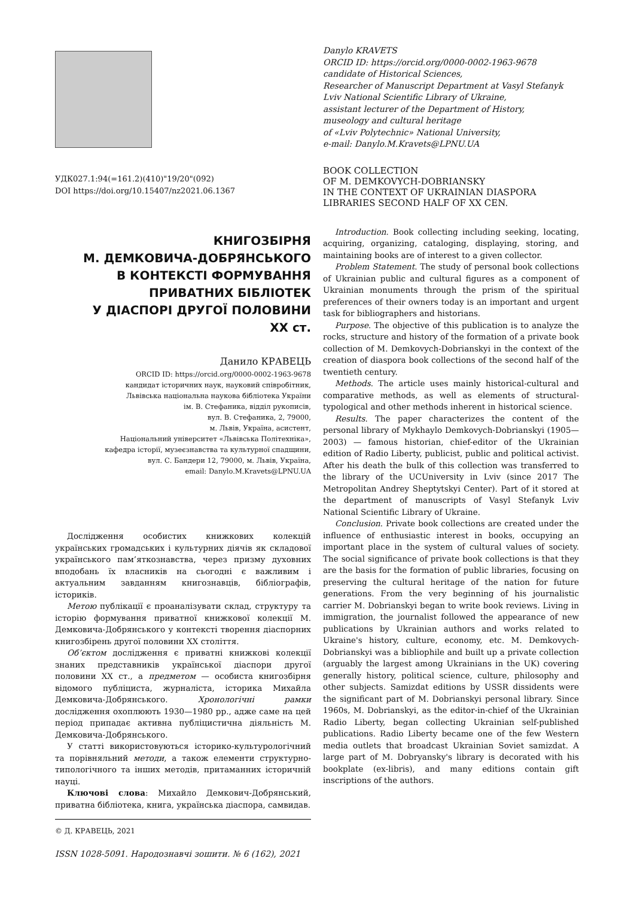УДК027.1:94(=161.2)(410)"19/20"(092)
DOI https://doi.org/10.15407/nz2021.06.1367
КНИГОЗБІРНЯ
М. ДЕМКОВИЧА-ДОБРЯНСЬКОГО
В КОНТЕКСТІ ФОРМУВАННЯ
ПРИВАТНИХ БІБЛІОТЕК
У ДІАСПОРІ ДРУГОЇ ПОЛОВИНИ
XX ст.
Данило КРАВЕЦЬ
ORCID ID: https://orcid.org/0000-0002-1963-9678
кандидат історичних наук, науковий співробітник,
Львівська національна наукова бібліотека України
ім. В. Стефаника, відділ рукописів,
вул. В. Стефаника, 2, 79000,
м. Львів, Україна, асистент,
Національний університет «Львівська Політехніка»,
кафедра історії, музеєзнавства та культурної спадщини,
вул. С. Бандери 12, 79000, м. Львів, Україна,
email: Danylo.M.Kravets@LPNU.UA
Дослідження особистих книжкових колекцій українських громадських і культурних діячів як складової українського пам’яткознавства, через призму духовних вподобань їх власників на сьогодні є важливим і актуальним завданням книгознавців, бібліографів, істориків.
Метою публікації є проаналізувати склад, структуру та історію формування приватної книжкової колекції М. Демковича-Добрянського у контексті творення діаспорних книгозбірень другої половини XX століття.
Об’єктом дослідження є приватні книжкові колекції знаних представників української діаспори другої половини XX ст., а предметом — особиста книгозбірня відомого публіциста, журналіста, історика Михайла Демковича-Добрянського. Хронологічні рамки дослідження охоплюють 1930—1980 рр., адже саме на цей період припадає активна публіцистична діяльність М. Демковича-Добрянського.
У статті використовуються історико-культурологічний та порівняльний методи, а також елементи структурно-типологічного та інших методів, притаманних історичній науці.
Ключові слова: Михайло Демкович-Добрянський, приватна бібліотека, книга, українська діаспора, самвидав.
© Д. КРАВЕЦЬ, 2021
ISSN 1028-5091. Народознавчі зошити. № 6 (162), 2021
Danylo KRAVETS
ORCID ID: https://orcid.org/0000-0002-1963-9678
candidate of Historical Sciences,
Researcher of Manuscript Department at Vasyl Stefanyk
Lviv National Scientific Library of Ukraine,
assistant lecturer of the Department of History,
museology and cultural heritage
of «Lviv Polytechnic» National University,
e-mail: Danylo.M.Kravets@LPNU.UA
BOOK COLLECTION
OF M. DEMKOVYCH-DOBRIANSKY
IN THE CONTEXT OF UKRAINIAN DIASPORA
LIBRARIES SECOND HALF OF XX CEN.
Introduction. Book collecting including seeking, locating, acquiring, organizing, cataloging, displaying, storing, and maintaining books are of interest to a given collector.
Problem Statement. The study of personal book collections of Ukrainian public and cultural figures as a component of Ukrainian monuments through the prism of the spiritual preferences of their owners today is an important and urgent task for bibliographers and historians.
Purpose. The objective of this publication is to analyze the rocks, structure and history of the formation of a private book collection of M. Demkovych-Dobrianskyi in the context of the creation of diaspora book collections of the second half of the twentieth century.
Methods. The article uses mainly historical-cultural and comparative methods, as well as elements of structural-typological and other methods inherent in historical science.
Results. The paper characterizes the content of the personal library of Mykhaylo Demkovych-Dobrianskyi (1905—2003) — famous historian, chief-editor of the Ukrainian edition of Radio Liberty, publicist, public and political activist. After his death the bulk of this collection was transferred to the library of the UCUniversity in Lviv (since 2017 The Metropolitan Andrey Sheptytskyi Center). Part of it stored at the department of manuscripts of Vasyl Stefanyk Lviv National Scientific Library of Ukraine.
Conclusion. Private book collections are created under the influence of enthusiastic interest in books, occupying an important place in the system of cultural values of society. The social significance of private book collections is that they are the basis for the formation of public libraries, focusing on preserving the cultural heritage of the nation for future generations. From the very beginning of his journalistic carrier M. Dobrianskyi began to write book reviews. Living in immigration, the journalist followed the appearance of new publications by Ukrainian authors and works related to Ukraine's history, culture, economy, etc. M. Demkovych-Dobrianskyi was a bibliophile and built up a private collection (arguably the largest among Ukrainians in the UK) covering generally history, political science, culture, philosophy and other subjects. Samizdat editions by USSR dissidents were the significant part of M. Dobrianskyi personal library. Since 1960s, M. Dobrianskyi, as the editor-in-chief of the Ukrainian Radio Liberty, began collecting Ukrainian self-published publications. Radio Liberty became one of the few Western media outlets that broadcast Ukrainian Soviet samizdat. A large part of M. Dobryansky's library is decorated with his bookplate (ex-libris), and many editions contain gift inscriptions of the authors.